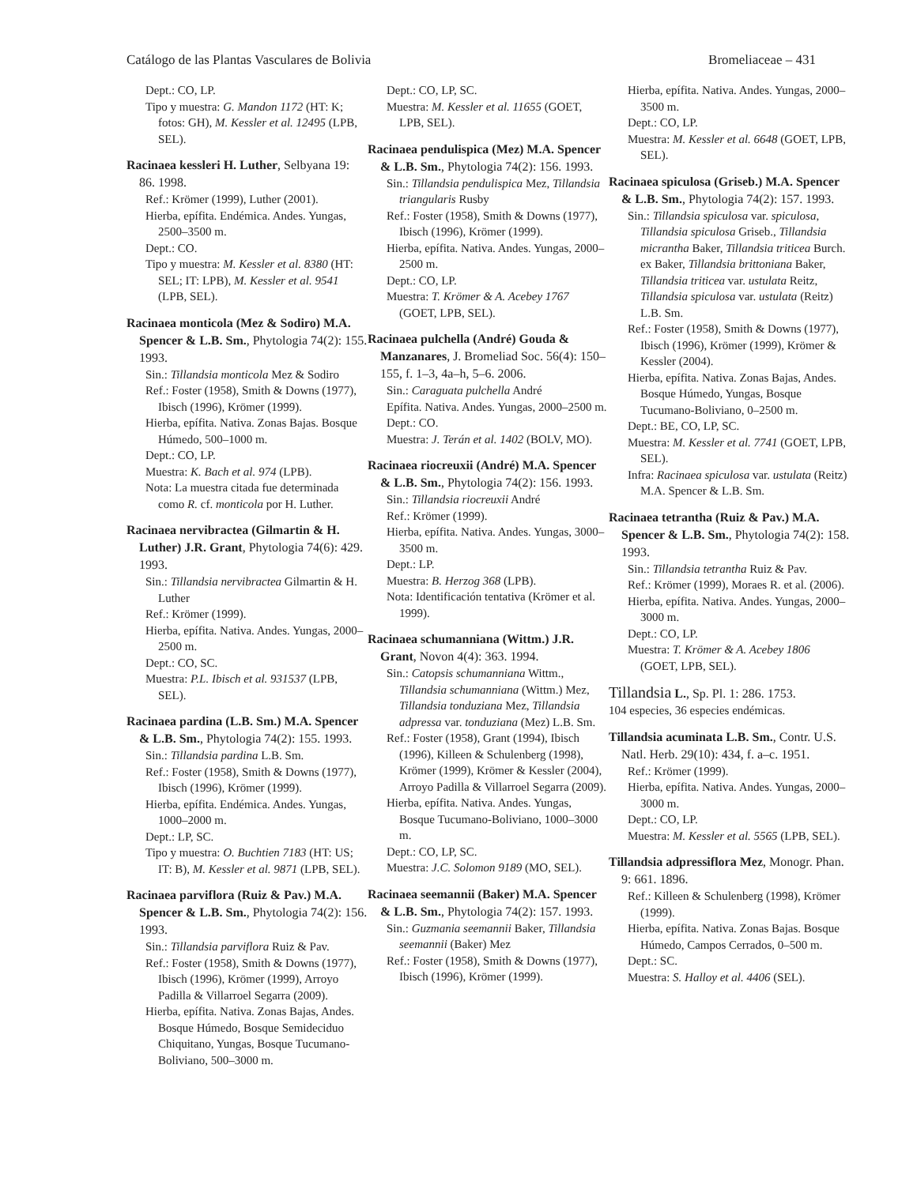Catálogo de las Plantas Vasculares de Bolivia Bromeliaceae – 431
Dept.: CO, LP.
Tipo y muestra: G. Mandon 1172 (HT: K; fotos: GH), M. Kessler et al. 12495 (LPB, SEL).
Racinaea kessleri H. Luther, Selbyana 19: 86. 1998.
Ref.: Krömer (1999), Luther (2001).
Hierba, epífita. Endémica. Andes. Yungas, 2500–3500 m.
Dept.: CO.
Tipo y muestra: M. Kessler et al. 8380 (HT: SEL; IT: LPB), M. Kessler et al. 9541 (LPB, SEL).
Racinaea monticola (Mez & Sodiro) M.A. Spencer & L.B. Sm., Phytologia 74(2): 155. 1993.
Sin.: Tillandsia monticola Mez & Sodiro
Ref.: Foster (1958), Smith & Downs (1977), Ibisch (1996), Krömer (1999).
Hierba, epífita. Nativa. Zonas Bajas. Bosque Húmedo, 500–1000 m.
Dept.: CO, LP.
Muestra: K. Bach et al. 974 (LPB).
Nota: La muestra citada fue determinada como R. cf. monticola por H. Luther.
Racinaea nervibractea (Gilmartin & H. Luther) J.R. Grant, Phytologia 74(6): 429. 1993.
Sin.: Tillandsia nervibractea Gilmartin & H. Luther
Ref.: Krömer (1999).
Hierba, epífita. Nativa. Andes. Yungas, 2000–2500 m.
Dept.: CO, SC.
Muestra: P.L. Ibisch et al. 931537 (LPB, SEL).
Racinaea pardina (L.B. Sm.) M.A. Spencer & L.B. Sm., Phytologia 74(2): 155. 1993.
Sin.: Tillandsia pardina L.B. Sm.
Ref.: Foster (1958), Smith & Downs (1977), Ibisch (1996), Krömer (1999).
Hierba, epífita. Endémica. Andes. Yungas, 1000–2000 m.
Dept.: LP, SC.
Tipo y muestra: O. Buchtien 7183 (HT: US; IT: B), M. Kessler et al. 9871 (LPB, SEL).
Racinaea parviflora (Ruiz & Pav.) M.A. Spencer & L.B. Sm., Phytologia 74(2): 156. 1993.
Sin.: Tillandsia parviflora Ruiz & Pav.
Ref.: Foster (1958), Smith & Downs (1977), Ibisch (1996), Krömer (1999), Arroyo Padilla & Villarroel Segarra (2009).
Hierba, epífita. Nativa. Zonas Bajas, Andes. Bosque Húmedo, Bosque Semideciduo Chiquitano, Yungas, Bosque Tucumano-Boliviano, 500–3000 m.
Dept.: CO, LP, SC.
Muestra: M. Kessler et al. 11655 (GOET, LPB, SEL).
Racinaea pendulispica (Mez) M.A. Spencer & L.B. Sm., Phytologia 74(2): 156. 1993.
Sin.: Tillandsia pendulispica Mez, Tillandsia triangularis Rusby
Ref.: Foster (1958), Smith & Downs (1977), Ibisch (1996), Krömer (1999).
Hierba, epífita. Nativa. Andes. Yungas, 2000–2500 m.
Dept.: CO, LP.
Muestra: T. Krömer & A. Acebey 1767 (GOET, LPB, SEL).
Racinaea pulchella (André) Gouda & Manzanares, J. Bromeliad Soc. 56(4): 150–155, f. 1–3, 4a–h, 5–6. 2006.
Sin.: Caraguata pulchella André
Epífita. Nativa. Andes. Yungas, 2000–2500 m.
Dept.: CO.
Muestra: J. Terán et al. 1402 (BOLV, MO).
Racinaea riocreuxii (André) M.A. Spencer & L.B. Sm., Phytologia 74(2): 156. 1993.
Sin.: Tillandsia riocreuxii André
Ref.: Krömer (1999).
Hierba, epífita. Nativa. Andes. Yungas, 3000–3500 m.
Dept.: LP.
Muestra: B. Herzog 368 (LPB).
Nota: Identificación tentativa (Krömer et al. 1999).
Racinaea schumanniana (Wittm.) J.R. Grant, Novon 4(4): 363. 1994.
Sin.: Catopsis schumanniana Wittm., Tillandsia schumanniana (Wittm.) Mez, Tillandsia tonduziana Mez, Tillandsia adpressa var. tonduziana (Mez) L.B. Sm.
Ref.: Foster (1958), Grant (1994), Ibisch (1996), Killeen & Schulenberg (1998), Krömer (1999), Krömer & Kessler (2004), Arroyo Padilla & Villarroel Segarra (2009).
Hierba, epífita. Nativa. Andes. Yungas, Bosque Tucumano-Boliviano, 1000–3000 m.
Dept.: CO, LP, SC.
Muestra: J.C. Solomon 9189 (MO, SEL).
Racinaea seemannii (Baker) M.A. Spencer & L.B. Sm., Phytologia 74(2): 157. 1993.
Sin.: Guzmania seemannii Baker, Tillandsia seemannii (Baker) Mez
Ref.: Foster (1958), Smith & Downs (1977), Ibisch (1996), Krömer (1999).
Hierba, epífita. Nativa. Andes. Yungas, 2000–3500 m.
Dept.: CO, LP.
Muestra: M. Kessler et al. 6648 (GOET, LPB, SEL).
Racinaea spiculosa (Griseb.) M.A. Spencer & L.B. Sm., Phytologia 74(2): 157. 1993.
Sin.: Tillandsia spiculosa var. spiculosa, Tillandsia spiculosa Griseb., Tillandsia micrantha Baker, Tillandsia triticea Burch. ex Baker, Tillandsia brittoniana Baker, Tillandsia triticea var. ustulata Reitz, Tillandsia spiculosa var. ustulata (Reitz) L.B. Sm.
Ref.: Foster (1958), Smith & Downs (1977), Ibisch (1996), Krömer (1999), Krömer & Kessler (2004).
Hierba, epífita. Nativa. Zonas Bajas, Andes. Bosque Húmedo, Yungas, Bosque Tucumano-Boliviano, 0–2500 m.
Dept.: BE, CO, LP, SC.
Muestra: M. Kessler et al. 7741 (GOET, LPB, SEL).
Infra: Racinaea spiculosa var. ustulata (Reitz) M.A. Spencer & L.B. Sm.
Racinaea tetrantha (Ruiz & Pav.) M.A. Spencer & L.B. Sm., Phytologia 74(2): 158. 1993.
Sin.: Tillandsia tetrantha Ruiz & Pav.
Ref.: Krömer (1999), Moraes R. et al. (2006).
Hierba, epífita. Nativa. Andes. Yungas, 2000–3000 m.
Dept.: CO, LP.
Muestra: T. Krömer & A. Acebey 1806 (GOET, LPB, SEL).
Tillandsia L., Sp. Pl. 1: 286. 1753.
104 especies, 36 especies endémicas.
Tillandsia acuminata L.B. Sm., Contr. U.S. Natl. Herb. 29(10): 434, f. a–c. 1951.
Ref.: Krömer (1999).
Hierba, epífita. Nativa. Andes. Yungas, 2000–3000 m.
Dept.: CO, LP.
Muestra: M. Kessler et al. 5565 (LPB, SEL).
Tillandsia adpressiflora Mez, Monogr. Phan. 9: 661. 1896.
Ref.: Killeen & Schulenberg (1998), Krömer (1999).
Hierba, epífita. Nativa. Zonas Bajas. Bosque Húmedo, Campos Cerrados, 0–500 m.
Dept.: SC.
Muestra: S. Halloy et al. 4406 (SEL).